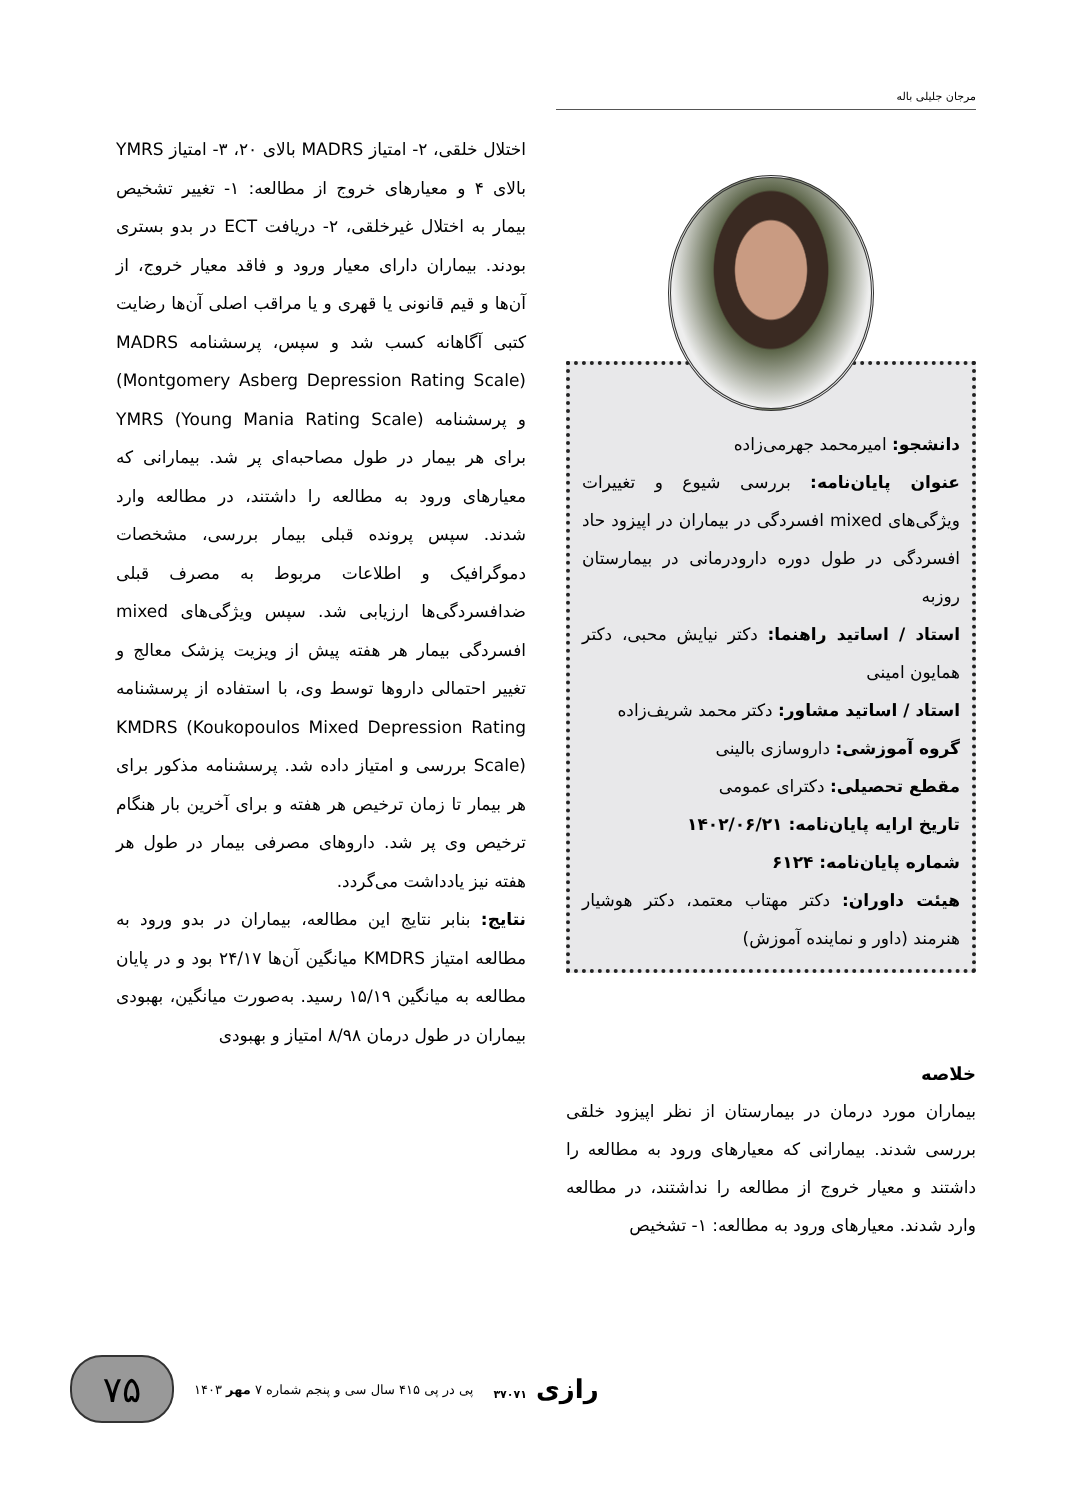مرجان جلیلی باله
دانشجو: امیرمحمد جهرمی‌زاده
عنوان پایان‌نامه: بررسی شیوع و تغییرات ویژگی‌های mixed افسردگی در بیماران در اپیزود حاد افسردگی در طول دوره دارودرمانی در بیمارستان روزبه
استاد / اساتید راهنما: دکتر نیایش محبی، دکتر همایون امینی
استاد / اساتید مشاور: دکتر محمد شریف‌زاده
گروه آموزشی: داروسازی بالینی
مقطع تحصیلی: دکترای عمومی
تاریخ ارایه پایان‌نامه: ۱۴۰۲/۰۶/۲۱
شماره پایان‌نامه: ۶۱۲۴
هیئت داوران: دکتر مهتاب معتمد، دکتر هوشیار هنرمند (داور و نماینده آموزش)
خلاصه
بیماران مورد درمان در بیمارستان از نظر اپیزود خلقی بررسی شدند. بیمارانی که معیارهای ورود به مطالعه را داشتند و معیار خروج از مطالعه را نداشتند، در مطالعه وارد شدند. معیارهای ورود به مطالعه: ۱- تشخیص
اختلال خلقی، ۲- امتیاز MADRS بالای ۲۰، ۳- امتیاز YMRS بالای ۴ و معیارهای خروج از مطالعه: ۱- تغییر تشخیص بیمار به اختلال غیرخلقی، ۲- دریافت ECT در بدو بستری بودند. بیماران دارای معیار ورود و فاقد معیار خروج، از آن‌ها و قیم قانونی یا قهری و یا مراقب اصلی آن‌ها رضایت کتبی آگاهانه کسب شد و سپس، پرسشنامه MADRS (Montgomery Asberg Depression Rating Scale) و پرسشنامه YMRS (Young Mania Rating Scale) برای هر بیمار در طول مصاحبه‌ای پر شد. بیمارانی که معیارهای ورود به مطالعه را داشتند، در مطالعه وارد شدند. سپس پرونده قبلی بیمار بررسی، مشخصات دموگرافیک و اطلاعات مربوط به مصرف قبلی ضدافسردگی‌ها ارزیابی شد. سپس ویژگی‌های mixed افسردگی بیمار هر هفته پیش از ویزیت پزشک معالج و تغییر احتمالی داروها توسط وی، با استفاده از پرسشنامه KMDRS (Koukopoulos Mixed Depression Rating Scale) بررسی و امتیاز داده شد. پرسشنامه مذکور برای هر بیمار تا زمان ترخیص هر هفته و برای آخرین بار هنگام ترخیص وی پر شد. داروهای مصرفی بیمار در طول هر هفته نیز یادداشت می‌گردد.
نتایج: بنابر نتایج این مطالعه، بیماران در بدو ورود به مطالعه امتیاز KMDRS میانگین آن‌ها ۲۴/۱۷ بود و در پایان مطالعه به میانگین ۱۵/۱۹ رسید. به‌صورت میانگین، بهبودی بیماران در طول درمان ۸/۹۸ امتیاز و بهبودی
۷۵
پی در پی ۴۱۵ سال سی و پنجم شماره ۷ مهر ۱۴۰۳
رازی ۳۷۰۷۱